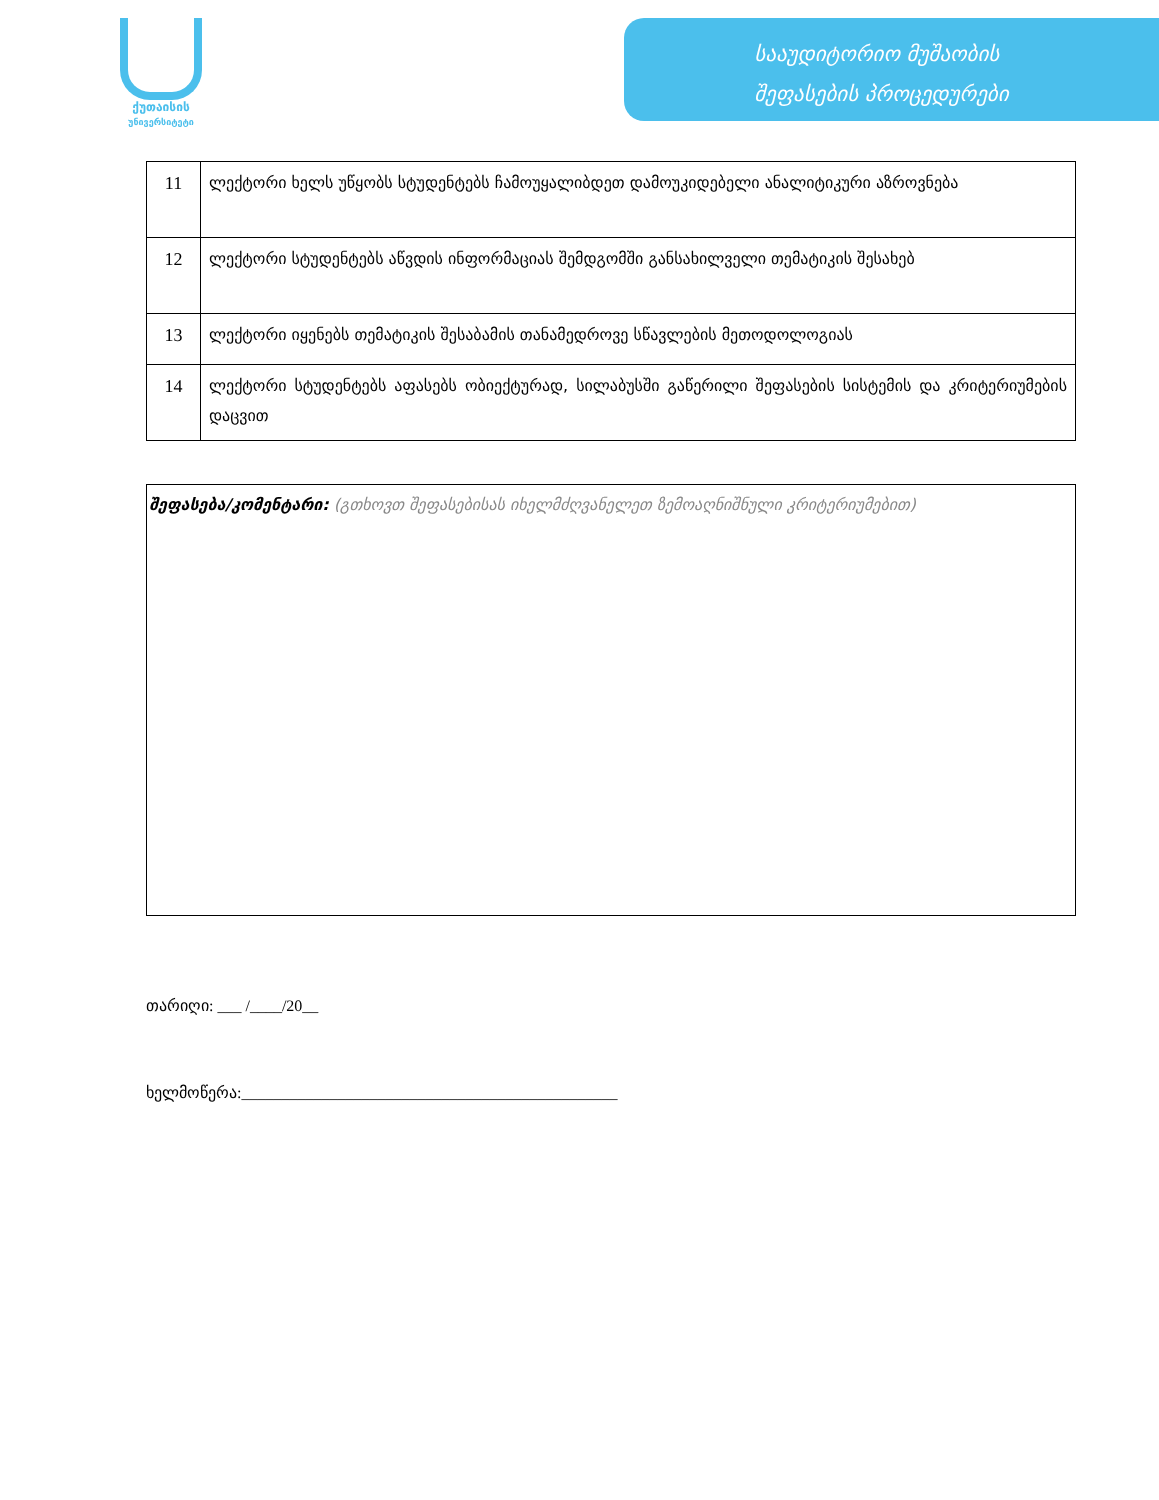ქუთაისის
უნივერსიტეტი
სააუდიტორიო მუშაობის
შეფასების პროცედურები
| 11 | ლექტორი ხელს უწყობს სტუდენტებს ჩამოუყალიბდეთ დამოუკიდებელი ანალიტიკური აზროვნება |
| 12 | ლექტორი სტუდენტებს აწვდის ინფორმაციას შემდგომში განსახილველი თემატიკის შესახებ |
| 13 | ლექტორი იყენებს თემატიკის შესაბამის თანამედროვე სწავლების მეთოდოლოგიას |
| 14 | ლექტორი სტუდენტებს აფასებს ობიექტურად, სილაბუსში გაწერილი შეფასების სისტემის და კრიტერიუმების დაცვით |
შეფასება/კომენტარი: (გთხოვთ შეფასებისას იხელმძღვანელეთ ზემოაღნიშნული კრიტერიუმებით)
თარიღი: ___ /____/20__
ხელმოწერა:_______________________________________________